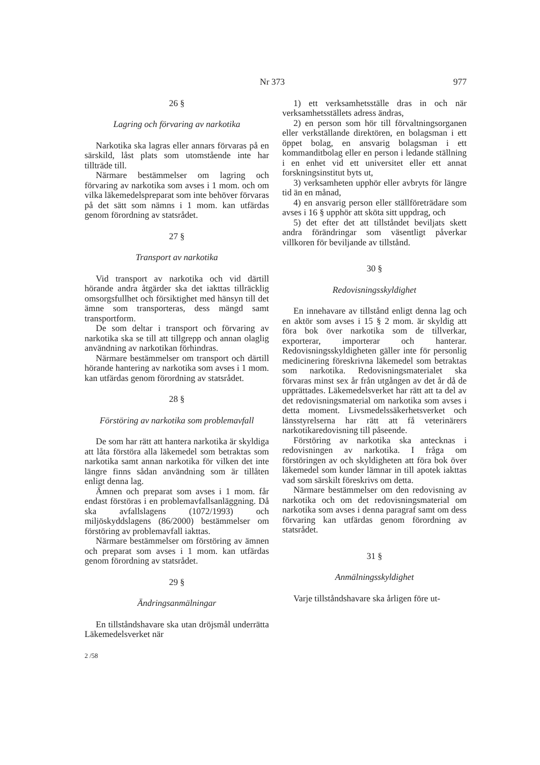Nr 373 977
26 §
Lagring och förvaring av narkotika
Narkotika ska lagras eller annars förvaras på en särskild, låst plats som utomstående inte har tillträde till.
Närmare bestämmelser om lagring och förvaring av narkotika som avses i 1 mom. och om vilka läkemedelspreparat som inte behöver förvaras på det sätt som nämns i 1 mom. kan utfärdas genom förordning av statsrådet.
27 §
Transport av narkotika
Vid transport av narkotika och vid därtill hörande andra åtgärder ska det iakttas tillräcklig omsorgsfullhet och försiktighet med hänsyn till det ämne som transporteras, dess mängd samt transportform.
De som deltar i transport och förvaring av narkotika ska se till att tillgrepp och annan olaglig användning av narkotikan förhindras.
Närmare bestämmelser om transport och därtill hörande hantering av narkotika som avses i 1 mom. kan utfärdas genom förordning av statsrådet.
28 §
Förstöring av narkotika som problemavfall
De som har rätt att hantera narkotika är skyldiga att låta förstöra alla läkemedel som betraktas som narkotika samt annan narkotika för vilken det inte längre finns sådan användning som är tillåten enligt denna lag.
Ämnen och preparat som avses i 1 mom. får endast förstöras i en problemavfallsanläggning. Då ska avfallslagens (1072/1993) och miljöskyddslagens (86/2000) bestämmelser om förstöring av problemavfall iakttas.
Närmare bestämmelser om förstöring av ämnen och preparat som avses i 1 mom. kan utfärdas genom förordning av statsrådet.
29 §
Ändringsanmälningar
En tillståndshavare ska utan dröjsmål underrätta Läkemedelsverket när
1) ett verksamhetsställe dras in och när verksamhetsställets adress ändras,
2) en person som hör till förvaltningsorganen eller verkställande direktören, en bolagsman i ett öppet bolag, en ansvarig bolagsman i ett kommanditbolag eller en person i ledande ställning i en enhet vid ett universitet eller ett annat forskningsinstitut byts ut,
3) verksamheten upphör eller avbryts för längre tid än en månad,
4) en ansvarig person eller ställföreträdare som avses i 16 § upphör att sköta sitt uppdrag, och
5) det efter det att tillståndet beviljats skett andra förändringar som väsentligt påverkar villkoren för beviljande av tillstånd.
30 §
Redovisningsskyldighet
En innehavare av tillstånd enligt denna lag och en aktör som avses i 15 § 2 mom. är skyldig att föra bok över narkotika som de tillverkar, exporterar, importerar och hanterar. Redovisningsskyldigheten gäller inte för personlig medicinering föreskrivna läkemedel som betraktas som narkotika. Redovisningsmaterialet ska förvaras minst sex år från utgången av det år då de upprättades. Läkemedelsverket har rätt att ta del av det redovisningsmaterial om narkotika som avses i detta moment. Livsmedelssäkerhetsverket och länsstyrelserna har rätt att få veterinärers narkotikaredovisning till påseende.
Förstöring av narkotika ska antecknas i redovisningen av narkotika. I fråga om förstöringen av och skyldigheten att föra bok över läkemedel som kunder lämnar in till apotek iakttas vad som särskilt föreskrivs om detta.
Närmare bestämmelser om den redovisning av narkotika och om det redovisningsmaterial om narkotika som avses i denna paragraf samt om dess förvaring kan utfärdas genom förordning av statsrådet.
31 §
Anmälningsskyldighet
Varje tillståndshavare ska årligen före ut-
2 /58